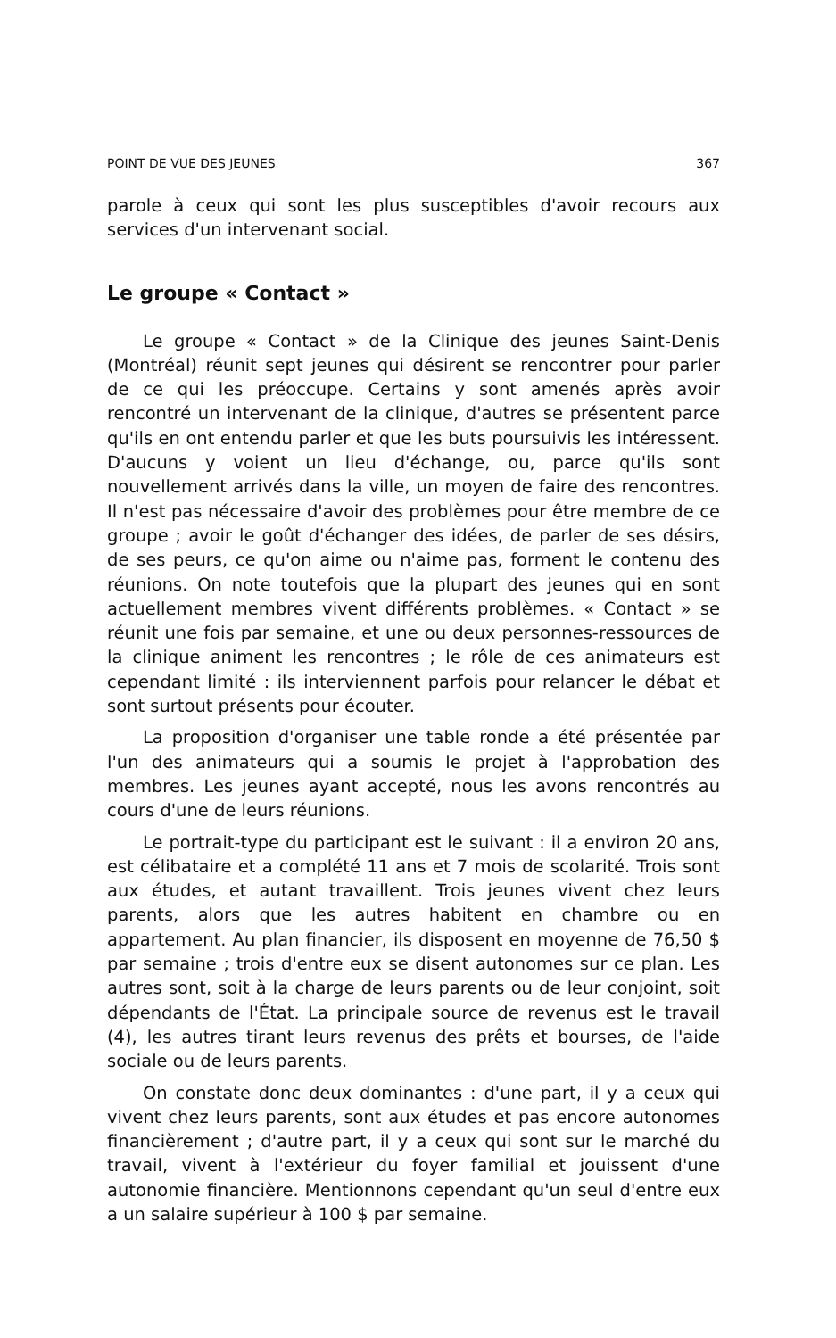POINT DE VUE DES JEUNES 367
parole à ceux qui sont les plus susceptibles d'avoir recours aux services d'un intervenant social.
Le groupe « Contact »
Le groupe « Contact » de la Clinique des jeunes Saint-Denis (Montréal) réunit sept jeunes qui désirent se rencontrer pour parler de ce qui les préoccupe. Certains y sont amenés après avoir rencontré un intervenant de la clinique, d'autres se présentent parce qu'ils en ont entendu parler et que les buts poursuivis les intéressent. D'aucuns y voient un lieu d'échange, ou, parce qu'ils sont nouvellement arrivés dans la ville, un moyen de faire des rencontres. Il n'est pas nécessaire d'avoir des problèmes pour être membre de ce groupe ; avoir le goût d'échanger des idées, de parler de ses désirs, de ses peurs, ce qu'on aime ou n'aime pas, forment le contenu des réunions. On note toutefois que la plupart des jeunes qui en sont actuellement membres vivent différents problèmes. « Contact » se réunit une fois par semaine, et une ou deux personnes-ressources de la clinique animent les rencontres ; le rôle de ces animateurs est cependant limité : ils interviennent parfois pour relancer le débat et sont surtout présents pour écouter.
La proposition d'organiser une table ronde a été présentée par l'un des animateurs qui a soumis le projet à l'approbation des membres. Les jeunes ayant accepté, nous les avons rencontrés au cours d'une de leurs réunions.
Le portrait-type du participant est le suivant : il a environ 20 ans, est célibataire et a complété 11 ans et 7 mois de scolarité. Trois sont aux études, et autant travaillent. Trois jeunes vivent chez leurs parents, alors que les autres habitent en chambre ou en appartement. Au plan financier, ils disposent en moyenne de 76,50 $ par semaine ; trois d'entre eux se disent autonomes sur ce plan. Les autres sont, soit à la charge de leurs parents ou de leur conjoint, soit dépendants de l'État. La principale source de revenus est le travail (4), les autres tirant leurs revenus des prêts et bourses, de l'aide sociale ou de leurs parents.
On constate donc deux dominantes : d'une part, il y a ceux qui vivent chez leurs parents, sont aux études et pas encore autonomes financièrement ; d'autre part, il y a ceux qui sont sur le marché du travail, vivent à l'extérieur du foyer familial et jouissent d'une autonomie financière. Mentionnons cependant qu'un seul d'entre eux a un salaire supérieur à 100 $ par semaine.